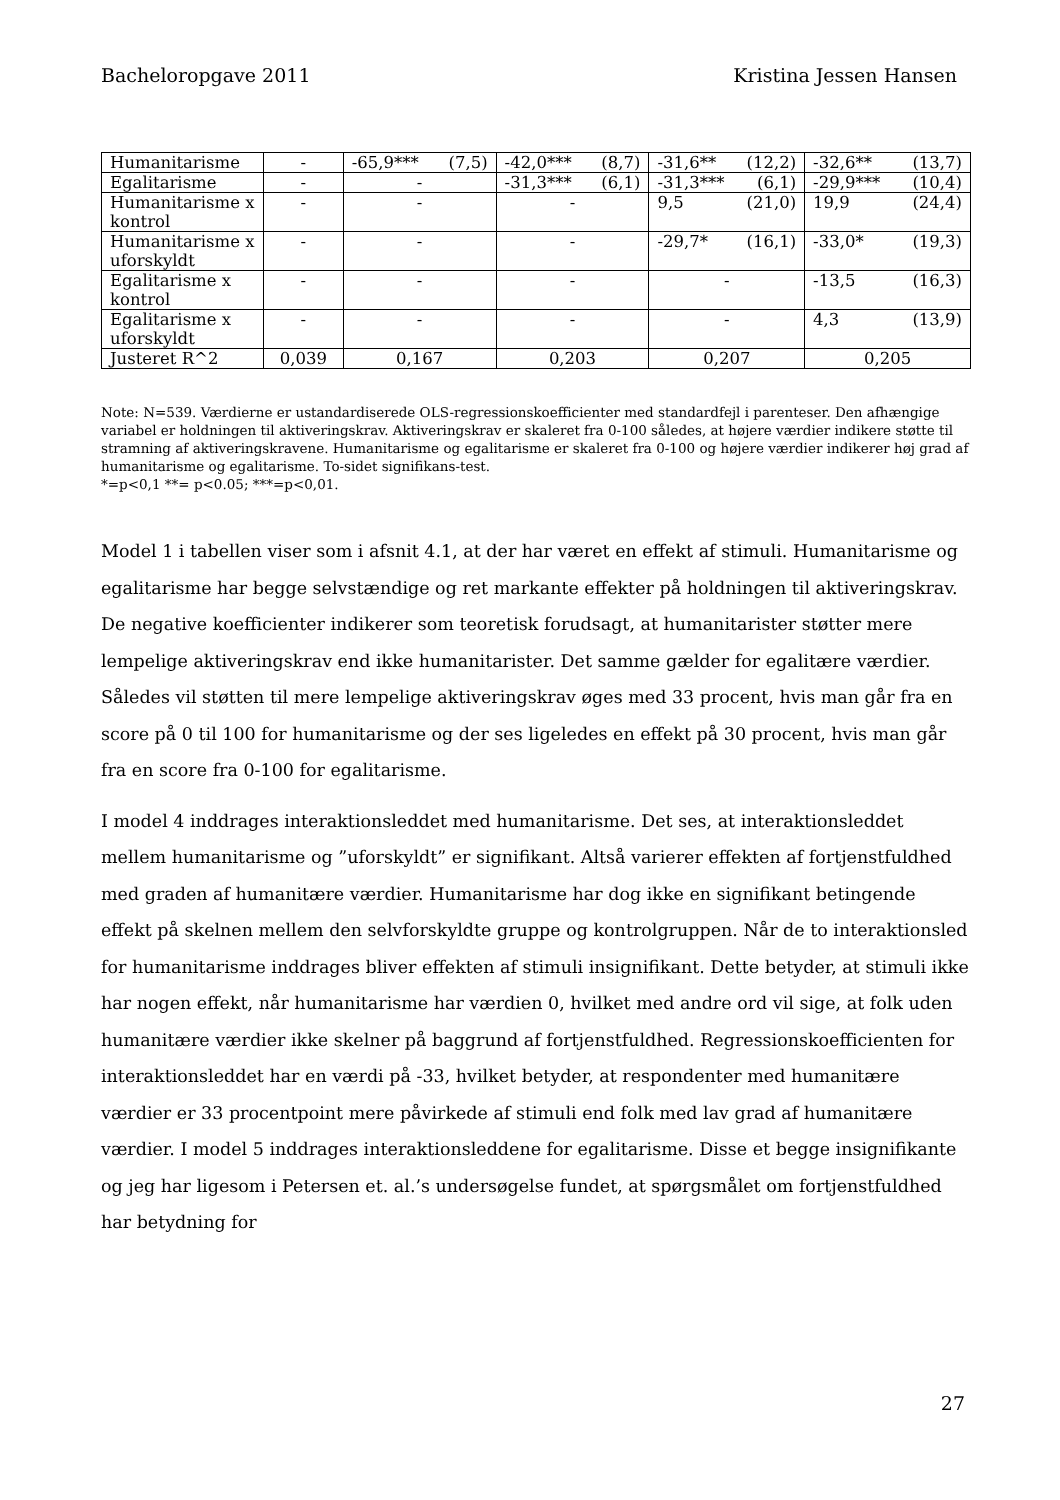Bacheloropgave 2011 Kristina Jessen Hansen
| Humanitarisme | - | -65,9*** (7,5) | -42,0*** (8,7) | -31,6** (12,2) | -32,6** (13,7) |
| Egalitarisme | - | - | -31,3*** (6,1) | -31,3*** (6,1) | -29,9*** (10,4) |
| Humanitarisme x kontrol | - | - | - | 9,5 (21,0) | 19,9 (24,4) |
| Humanitarisme x uforskyldt | - | - | - | -29,7* (16,1) | -33,0* (19,3) |
| Egalitarisme x kontrol | - | - | - | - | -13,5 (16,3) |
| Egalitarisme x uforskyldt | - | - | - | - | 4,3 (13,9) |
| Justeret R^2 | 0,039 | 0,167 | 0,203 | 0,207 | 0,205 |
Note: N=539. Værdierne er ustandardiserede OLS-regressionskoefficienter med standardfejl i parenteser. Den afhængige variabel er holdningen til aktiveringskrav. Aktiveringskrav er skaleret fra 0-100 således, at højere værdier indikere støtte til stramning af aktiveringskravene. Humanitarisme og egalitarisme er skaleret fra 0-100 og højere værdier indikerer høj grad af humanitarisme og egalitarisme. To-sidet signifikans-test.
*=p<0,1 **= p<0.05; ***=p<0,01.
Model 1 i tabellen viser som i afsnit 4.1, at der har været en effekt af stimuli. Humanitarisme og egalitarisme har begge selvstændige og ret markante effekter på holdningen til aktiveringskrav. De negative koefficienter indikerer som teoretisk forudsagt, at humanitarister støtter mere lempelige aktiveringskrav end ikke humanitarister. Det samme gælder for egalitære værdier. Således vil støtten til mere lempelige aktiveringskrav øges med 33 procent, hvis man går fra en score på 0 til 100 for humanitarisme og der ses ligeledes en effekt på 30 procent, hvis man går fra en score fra 0-100 for egalitarisme.
I model 4 inddrages interaktionsleddet med humanitarisme. Det ses, at interaktionsleddet mellem humanitarisme og ”uforskyldt” er signifikant. Altså varierer effekten af fortjenstfuldhed med graden af humanitære værdier. Humanitarisme har dog ikke en signifikant betingende effekt på skelnen mellem den selvforskyldte gruppe og kontrolgruppen. Når de to interaktionsled for humanitarisme inddrages bliver effekten af stimuli insignifikant. Dette betyder, at stimuli ikke har nogen effekt, når humanitarisme har værdien 0, hvilket med andre ord vil sige, at folk uden humanitære værdier ikke skelner på baggrund af fortjenstfuldhed. Regressionskoefficienten for interaktionsleddet har en værdi på -33, hvilket betyder, at respondenter med humanitære værdier er 33 procentpoint mere påvirkede af stimuli end folk med lav grad af humanitære værdier. I model 5 inddrages interaktionsleddene for egalitarisme. Disse et begge insignifikante og jeg har ligesom i Petersen et. al.’s undersøgelse fundet, at spørgsmålet om fortjenstfuldhed har betydning for
27